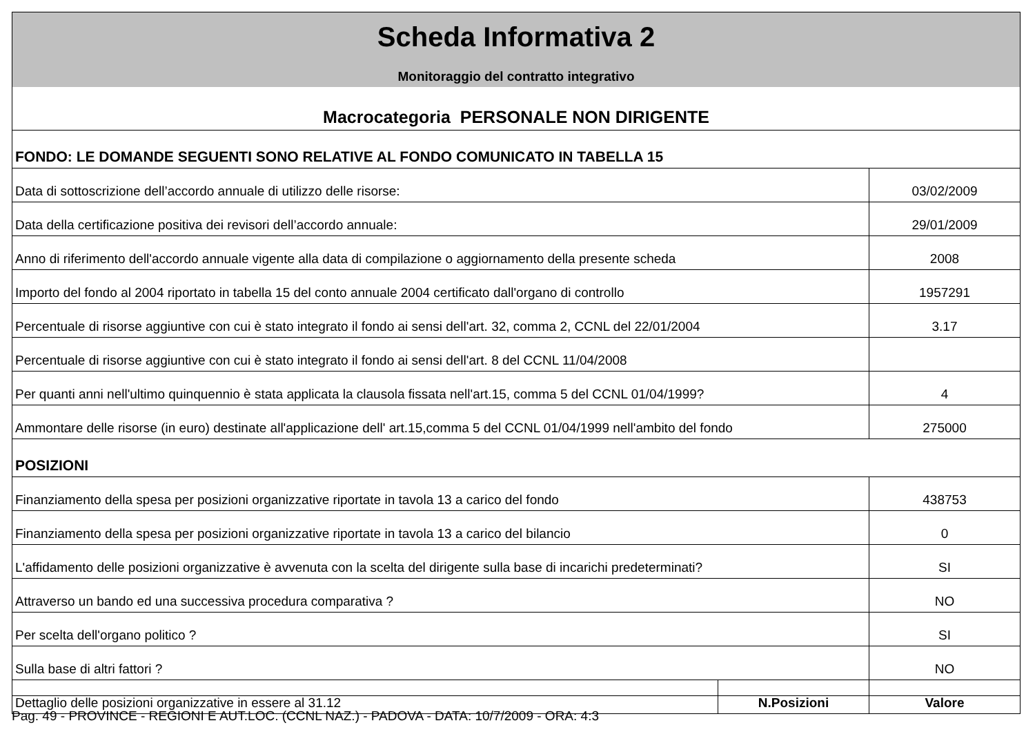| Scheda Informativa 2 | | |
| Monitoraggio del contratto integrativo | | |
| Macrocategoria PERSONALE NON DIRIGENTE | | |
| FONDO: LE DOMANDE SEGUENTI SONO RELATIVE AL FONDO COMUNICATO IN TABELLA 15 | | |
| Data di sottoscrizione dell’accordo annuale di utilizzo delle risorse: | | 03/02/2009 |
| Data della certificazione positiva dei revisori dell’accordo annuale: | | 29/01/2009 |
| Anno di riferimento dell'accordo annuale vigente alla data di compilazione o aggiornamento della presente scheda | | 2008 |
| Importo del fondo al 2004 riportato in tabella 15 del conto annuale 2004 certificato dall'organo di controllo | | 1957291 |
| Percentuale di risorse aggiuntive con cui è stato integrato il fondo ai sensi dell'art. 32, comma 2, CCNL del 22/01/2004 | | 3.17 |
| Percentuale di risorse aggiuntive con cui è stato integrato il fondo ai sensi dell'art. 8 del CCNL 11/04/2008 | | |
| Per quanti anni nell'ultimo quinquennio è stata applicata la clausola fissata nell'art.15, comma 5 del CCNL 01/04/1999? | | 4 |
| Ammontare delle risorse (in euro) destinate all'applicazione dell' art.15,comma 5 del CCNL 01/04/1999 nell'ambito del fondo | | 275000 |
| POSIZIONI | | |
| Finanziamento della spesa per posizioni organizzative riportate in tavola 13 a carico del fondo | | 438753 |
| Finanziamento della spesa per posizioni organizzative riportate in tavola 13 a carico del bilancio | | 0 |
| L'affidamento delle posizioni organizzative è avvenuta con la scelta del dirigente sulla base di incarichi predeterminati? | | SI |
| Attraverso un bando ed una successiva procedura comparativa ? | | NO |
| Per scelta dell'organo politico ? | | SI |
| Sulla base di altri fattori ? | | NO |
| Dettaglio delle posizioni organizzative in essere al 31.12 | N.Posizioni | Valore |
Pag. 49 - PROVINCE - REGIONI E AUT.LOC. (CCNL NAZ.) - PADOVA - DATA: 10/7/2009 - ORA: 4:3